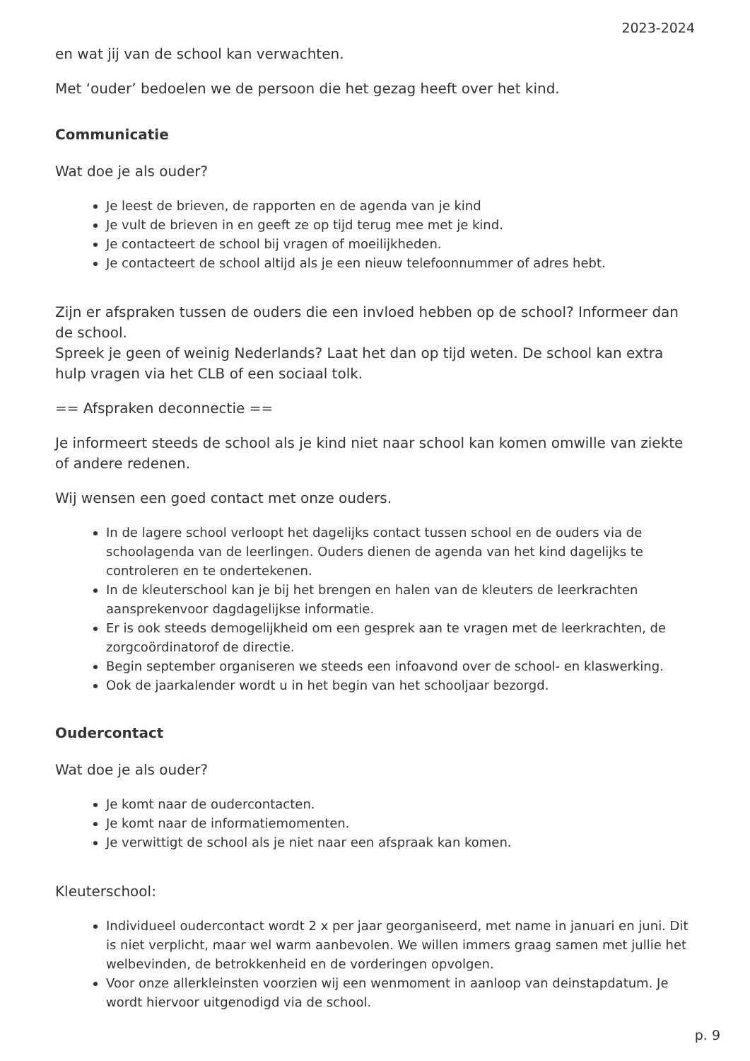2023-2024
en wat jij van de school kan verwachten.
Met ‘ouder’ bedoelen we de persoon die het gezag heeft over het kind.
Communicatie
Wat doe je als ouder?
Je leest de brieven, de rapporten en de agenda van je kind
Je vult de brieven in en geeft ze op tijd terug mee met je kind.
Je contacteert de school bij vragen of moeilijkheden.
Je contacteert de school altijd als je een nieuw telefoonnummer of adres hebt.
Zijn er afspraken tussen de ouders die een invloed hebben op de school? Informeer dan de school.
Spreek je geen of weinig Nederlands? Laat het dan op tijd weten. De school kan extra hulp vragen via het CLB of een sociaal tolk.
== Afspraken deconnectie ==
Je informeert steeds de school als je kind niet naar school kan komen omwille van ziekte of andere redenen.
Wij wensen een goed contact met onze ouders.
In de lagere school verloopt het dagelijks contact tussen school en de ouders via de schoolagenda van de leerlingen. Ouders dienen de agenda van het kind dagelijks te controleren en te ondertekenen.
In de kleuterschool kan je bij het brengen en halen van de kleuters de leerkrachten aansprekenvoor dagdagelijkse informatie.
Er is ook steeds demogelijkheid om een gesprek aan te vragen met de leerkrachten, de zorgcoördinatorof de directie.
Begin september organiseren we steeds een infoavond over de school- en klaswerking.
Ook de jaarkalender wordt u in het begin van het schooljaar bezorgd.
Oudercontact
Wat doe je als ouder?
Je komt naar de oudercontacten.
Je komt naar de informatiemomenten.
Je verwittigt de school als je niet naar een afspraak kan komen.
Kleuterschool:
Individueel oudercontact wordt 2 x per jaar georganiseerd, met name in januari en juni. Dit is niet verplicht, maar wel warm aanbevolen. We willen immers graag samen met jullie het welbevinden, de betrokkenheid en de vorderingen opvolgen.
Voor onze allerkleinsten voorzien wij een wenmoment in aanloop van deinstapdatum. Je wordt hiervoor uitgenodigd via de school.
p. 9